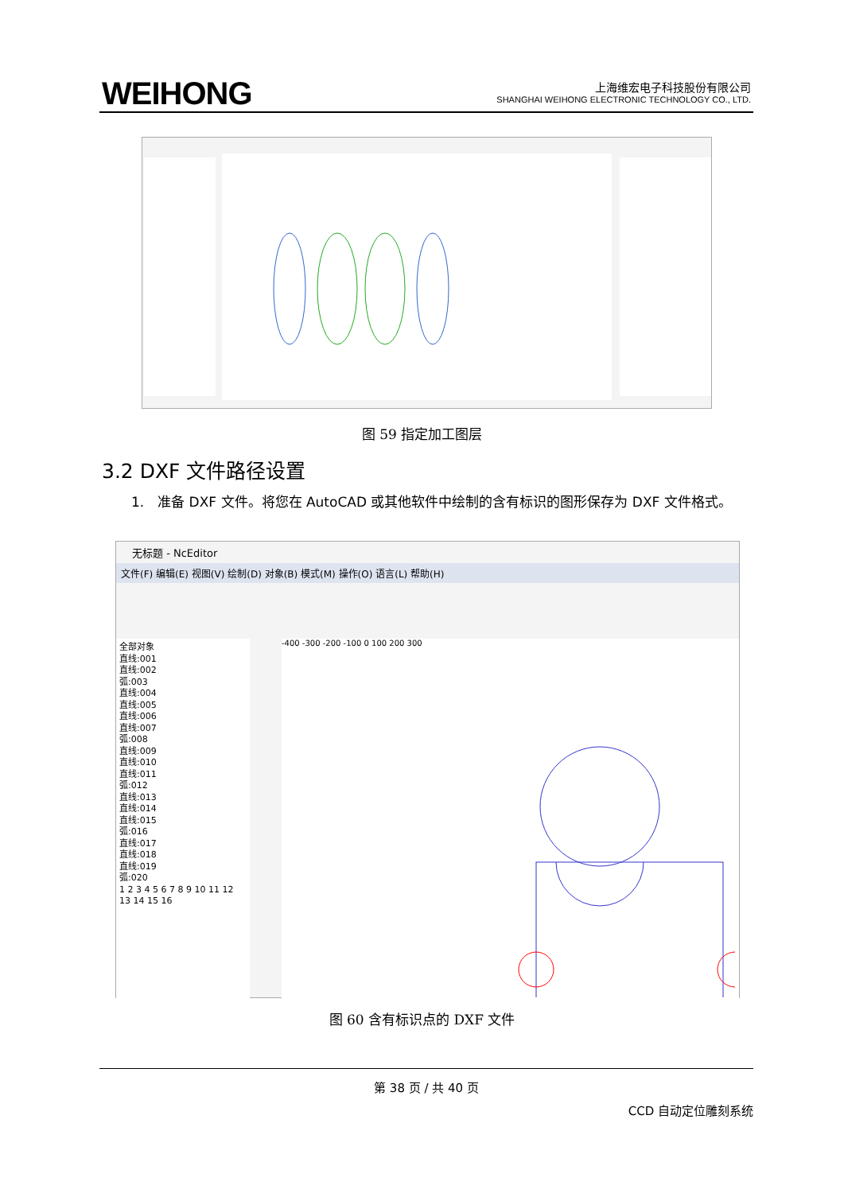WEIHONG
上海维宏电子科技股份有限公司
SHANGHAI WEIHONG ELECTRONIC TECHNOLOGY CO., LTD.
图 59 指定加工图层
3.2 DXF 文件路径设置
1.　准备 DXF 文件。将您在 AutoCAD 或其他软件中绘制的含有标识的图形保存为 DXF 文件格式。
无标题 - NcEditor
文件(F) 编辑(E) 视图(V) 绘制(D) 对象(B) 模式(M) 操作(O) 语言(L) 帮助(H)
全部对象
直线:001
直线:002
弧:003
直线:004
直线:005
直线:006
直线:007
弧:008
直线:009
直线:010
直线:011
弧:012
直线:013
直线:014
直线:015
弧:016
直线:017
直线:018
直线:019
弧:020
1 2 3 4 5 6 7 8 9 10 11 12 13 14 15 16
-400 -300 -200 -100 0 100 200 300
图 60 含有标识点的 DXF 文件
第 38 页 / 共 40 页
CCD 自动定位雕刻系统